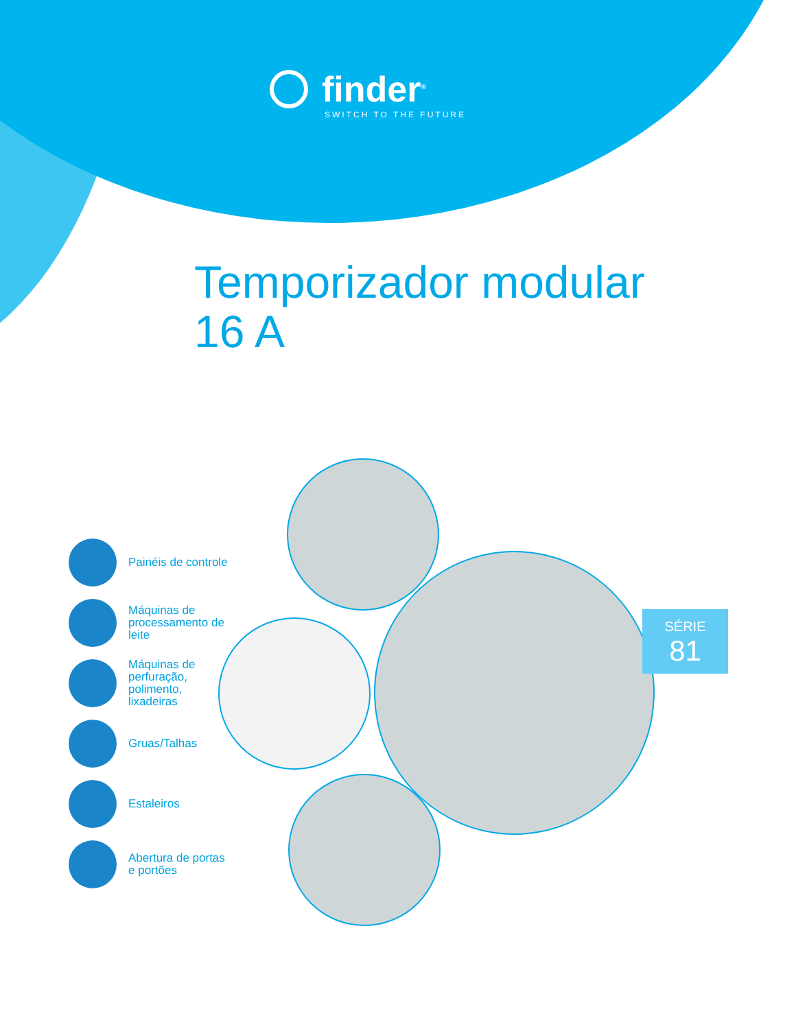finder<sup>®</sup>
SWITCH TO THE FUTURE
Temporizador modular
16 A
Painéis de controle
Máquinas de processamento de leite
Máquinas de perfuração, polimento, lixadeiras
Gruas/Talhas
Estaleiros
Abertura de portas e portões
SÉRIE
81